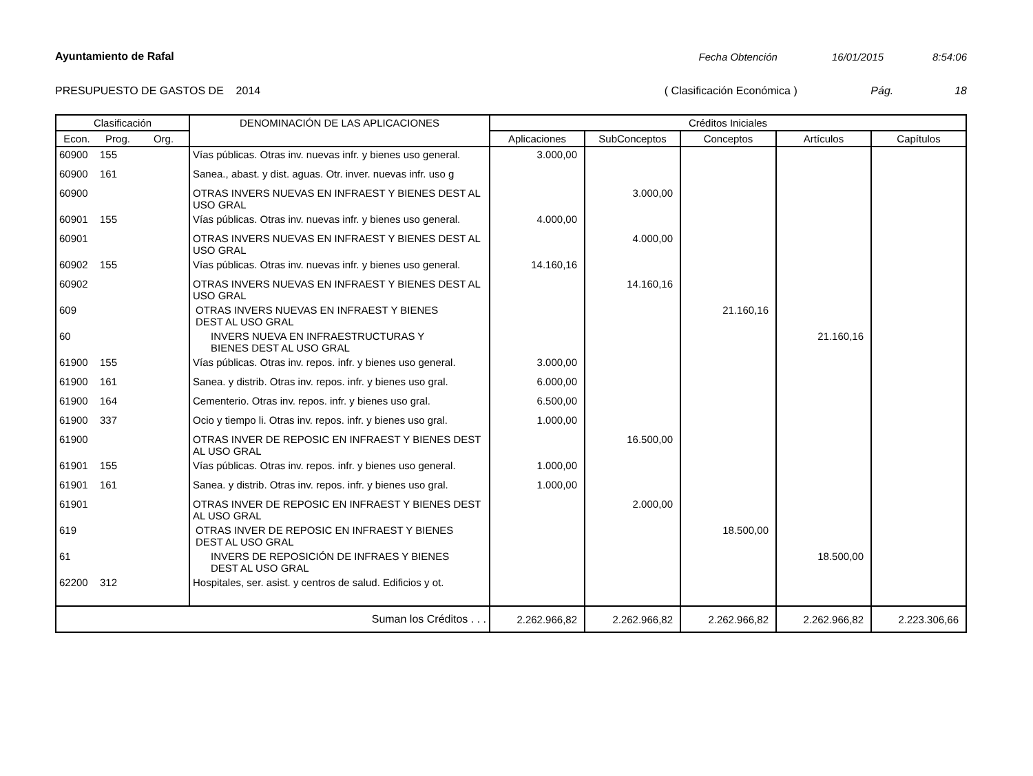Ayuntamiento de Rafal Fecha Obtención 16/01/2015 8:54:06
PRESUPUESTO DE GASTOS DE 2014 ( Clasificación Económica ) Pág. 18
| Clasificación | | | DENOMINACIÓN DE LAS APLICACIONES | Créditos Iniciales | | | | |
| --- | --- | --- | --- | --- | --- | --- | --- | --- |
| Econ. | Prog. | Org. | | Aplicaciones | SubConceptos | Conceptos | Artículos | Capítulos |
| 60900 | 155 | | Vías públicas. Otras inv. nuevas infr. y bienes uso general. | 3.000,00 | | | | |
| 60900 | 161 | | Sanea., abast. y dist. aguas. Otr. inver. nuevas infr. uso g | | | | | |
| 60900 | | | OTRAS INVERS NUEVAS EN INFRAEST Y BIENES DEST AL USO GRAL | | 3.000,00 | | | |
| 60901 | 155 | | Vías públicas. Otras inv. nuevas infr. y bienes uso general. | 4.000,00 | | | | |
| 60901 | | | OTRAS INVERS NUEVAS EN INFRAEST Y BIENES DEST AL USO GRAL | | 4.000,00 | | | |
| 60902 | 155 | | Vías públicas. Otras inv. nuevas infr. y bienes uso general. | 14.160,16 | | | | |
| 60902 | | | OTRAS INVERS NUEVAS EN INFRAEST Y BIENES DEST AL USO GRAL | | 14.160,16 | | | |
| 609 | | | OTRAS INVERS NUEVAS EN INFRAEST Y BIENES DEST AL USO GRAL | | | 21.160,16 | | |
| 60 | | | INVERS NUEVA EN INFRAESTRUCTURAS Y BIENES DEST AL USO GRAL | | | | 21.160,16 | |
| 61900 | 155 | | Vías públicas. Otras inv. repos. infr. y bienes uso general. | 3.000,00 | | | | |
| 61900 | 161 | | Sanea. y distrib. Otras inv. repos. infr. y bienes uso gral. | 6.000,00 | | | | |
| 61900 | 164 | | Cementerio. Otras inv. repos. infr. y bienes uso gral. | 6.500,00 | | | | |
| 61900 | 337 | | Ocio y tiempo li. Otras inv. repos. infr. y bienes uso gral. | 1.000,00 | | | | |
| 61900 | | | OTRAS INVER DE REPOSIC EN INFRAEST Y BIENES DEST AL USO GRAL | | 16.500,00 | | | |
| 61901 | 155 | | Vías públicas. Otras inv. repos. infr. y bienes uso general. | 1.000,00 | | | | |
| 61901 | 161 | | Sanea. y distrib. Otras inv. repos. infr. y bienes uso gral. | 1.000,00 | | | | |
| 61901 | | | OTRAS INVER DE REPOSIC EN INFRAEST Y BIENES DEST AL USO GRAL | | 2.000,00 | | | |
| 619 | | | OTRAS INVER DE REPOSIC EN INFRAEST Y BIENES DEST AL USO GRAL | | | 18.500,00 | | |
| 61 | | | INVERS DE REPOSICIÓN DE INFRAES Y BIENES DEST AL USO GRAL | | | | 18.500,00 | |
| 62200 | 312 | | Hospitales, ser. asist. y centros de salud. Edificios y ot. | | | | | |
| Suman los Créditos . . . | | | | 2.262.966,82 | 2.262.966,82 | 2.262.966,82 | 2.262.966,82 | 2.223.306,66 |